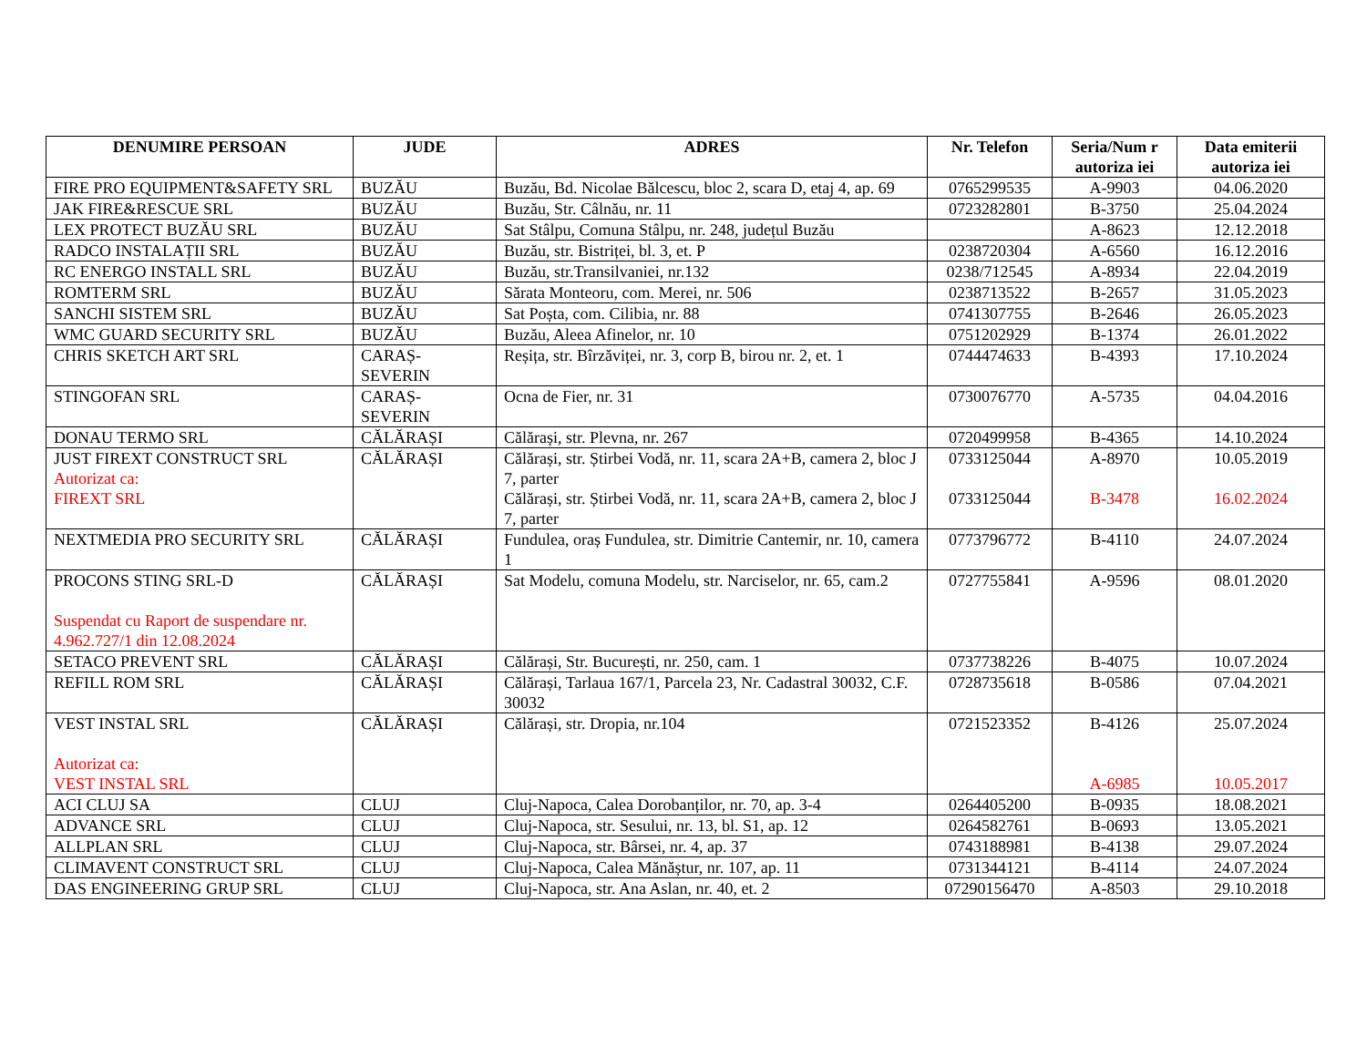| DENUMIRE PERSOAN | JUDE | ADRES | Nr. Telefon | Seria/Num r autoriza iei | Data emiterii autoriza iei |
| --- | --- | --- | --- | --- | --- |
| FIRE PRO EQUIPMENT&SAFETY SRL | BUZĂU | Buzău, Bd. Nicolae Bălcescu, bloc 2, scara D, etaj 4, ap. 69 | 0765299535 | A-9903 | 04.06.2020 |
| JAK FIRE&RESCUE SRL | BUZĂU | Buzău, Str. Câlnău, nr. 11 | 0723282801 | B-3750 | 25.04.2024 |
| LEX PROTECT BUZĂU SRL | BUZĂU | Sat Stâlpu, Comuna Stâlpu, nr. 248, județul Buzău | | A-8623 | 12.12.2018 |
| RADCO INSTALAȚII SRL | BUZĂU | Buzău, str. Bistriței, bl. 3, et. P | 0238720304 | A-6560 | 16.12.2016 |
| RC ENERGO INSTALL SRL | BUZĂU | Buzău, str.Transilvaniei, nr.132 | 0238/712545 | A-8934 | 22.04.2019 |
| ROMTERM SRL | BUZĂU | Sărata Monteoru, com. Merei, nr. 506 | 0238713522 | B-2657 | 31.05.2023 |
| SANCHI SISTEM SRL | BUZĂU | Sat Poșta, com. Cilibia, nr. 88 | 0741307755 | B-2646 | 26.05.2023 |
| WMC GUARD SECURITY SRL | BUZĂU | Buzău, Aleea Afinelor, nr. 10 | 0751202929 | B-1374 | 26.01.2022 |
| CHRIS SKETCH ART SRL | CARAȘ-SEVERIN | Reșița, str. Bîrzăviței, nr. 3, corp B, birou nr. 2, et. 1 | 0744474633 | B-4393 | 17.10.2024 |
| STINGOFAN SRL | CARAȘ-SEVERIN | Ocna de Fier, nr. 31 | 0730076770 | A-5735 | 04.04.2016 |
| DONAU TERMO SRL | CĂLĂRAȘI | Călărași, str. Plevna, nr. 267 | 0720499958 | B-4365 | 14.10.2024 |
| JUST FIREXT CONSTRUCT SRL Autorizat ca: FIREXT SRL | CĂLĂRAȘI | Călărași, str. Știrbei Vodă, nr. 11, scara 2A+B, camera 2, bloc J 7, parter Călărași, str. Știrbei Vodă, nr. 11, scara 2A+B, camera 2, bloc J 7, parter | 0733125044 0733125044 | A-8970 B-3478 | 10.05.2019 16.02.2024 |
| NEXTMEDIA PRO SECURITY SRL | CĂLĂRAȘI | Fundulea, oraș Fundulea, str. Dimitrie Cantemir, nr. 10, camera 1 | 0773796772 | B-4110 | 24.07.2024 |
| PROCONS STING SRL-D Suspendat cu Raport de suspendare nr. 4.962.727/1 din 12.08.2024 | CĂLĂRAȘI | Sat Modelu, comuna Modelu, str. Narciselor, nr. 65, cam.2 | 0727755841 | A-9596 | 08.01.2020 |
| SETACO PREVENT SRL | CĂLĂRAȘI | Călărași, Str. București, nr. 250, cam. 1 | 0737738226 | B-4075 | 10.07.2024 |
| REFILL ROM SRL | CĂLĂRAȘI | Călărași, Tarlaua 167/1, Parcela 23, Nr. Cadastral 30032, C.F. 30032 | 0728735618 | B-0586 | 07.04.2021 |
| VEST INSTAL SRL Autorizat ca: VEST INSTAL SRL | CĂLĂRAȘI | Călărași, str. Dropia, nr.104 | 0721523352 | B-4126 A-6985 | 25.07.2024 10.05.2017 |
| ACI CLUJ SA | CLUJ | Cluj-Napoca, Calea Dorobanților, nr. 70, ap. 3-4 | 0264405200 | B-0935 | 18.08.2021 |
| ADVANCE SRL | CLUJ | Cluj-Napoca, str. Sesului, nr. 13, bl. S1, ap. 12 | 0264582761 | B-0693 | 13.05.2021 |
| ALLPLAN SRL | CLUJ | Cluj-Napoca, str. Bârsei, nr. 4, ap. 37 | 0743188981 | B-4138 | 29.07.2024 |
| CLIMAVENT CONSTRUCT SRL | CLUJ | Cluj-Napoca, Calea Mănăștur, nr. 107, ap. 11 | 0731344121 | B-4114 | 24.07.2024 |
| DAS ENGINEERING GRUP SRL | CLUJ | Cluj-Napoca, str. Ana Aslan, nr. 40, et. 2 | 07290156470 | A-8503 | 29.10.2018 |